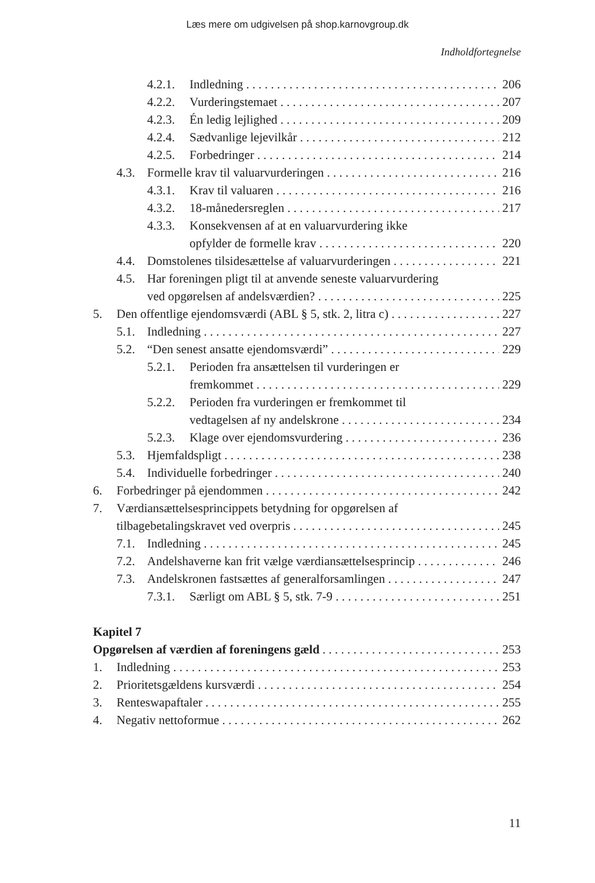Læs mere om udgivelsen på shop.karnovgroup.dk
Indholdfortegnelse
4.2.1. Indledning 206
4.2.2. Vurderingstemaet 207
4.2.3. Én ledig lejlighed 209
4.2.4. Sædvanlige lejevilkår 212
4.2.5. Forbedringer 214
4.3. Formelle krav til valuarvurderingen 216
4.3.1. Krav til valuaren 216
4.3.2. 18-månedersreglen 217
4.3.3. Konsekvensen af at en valuarvurdering ikke
opfylder de formelle krav 220
4.4. Domstolenes tilsidesættelse af valuarvurderingen 221
4.5. Har foreningen pligt til at anvende seneste valuarvurdering
ved opgørelsen af andelsværdien? 225
5. Den offentlige ejendomsværdi (ABL § 5, stk. 2, litra c) 227
5.1. Indledning 227
5.2. “Den senest ansatte ejendomsværdi” 229
5.2.1. Perioden fra ansættelsen til vurderingen er
fremkommet 229
5.2.2. Perioden fra vurderingen er fremkommet til
vedtagelsen af ny andelskrone 234
5.2.3. Klage over ejendomsvurdering 236
5.3. Hjemfaldspligt 238
5.4. Individuelle forbedringer 240
6. Forbedringer på ejendommen 242
7. Værdiansættelsesprincippets betydning for opgørelsen af
tilbagebetalingskravet ved overpris 245
7.1. Indledning 245
7.2. Andelshaverne kan frit vælge værdiansættelsesprincip 246
7.3. Andelskronen fastsættes af generalforsamlingen 247
7.3.1. Særligt om ABL § 5, stk. 7-9 251
Kapitel 7
Opgørelsen af værdien af foreningens gæld 253
1. Indledning 253
2. Prioritetsgældens kursværdi 254
3. Renteswapaftaler 255
4. Negativ nettoformue 262
11